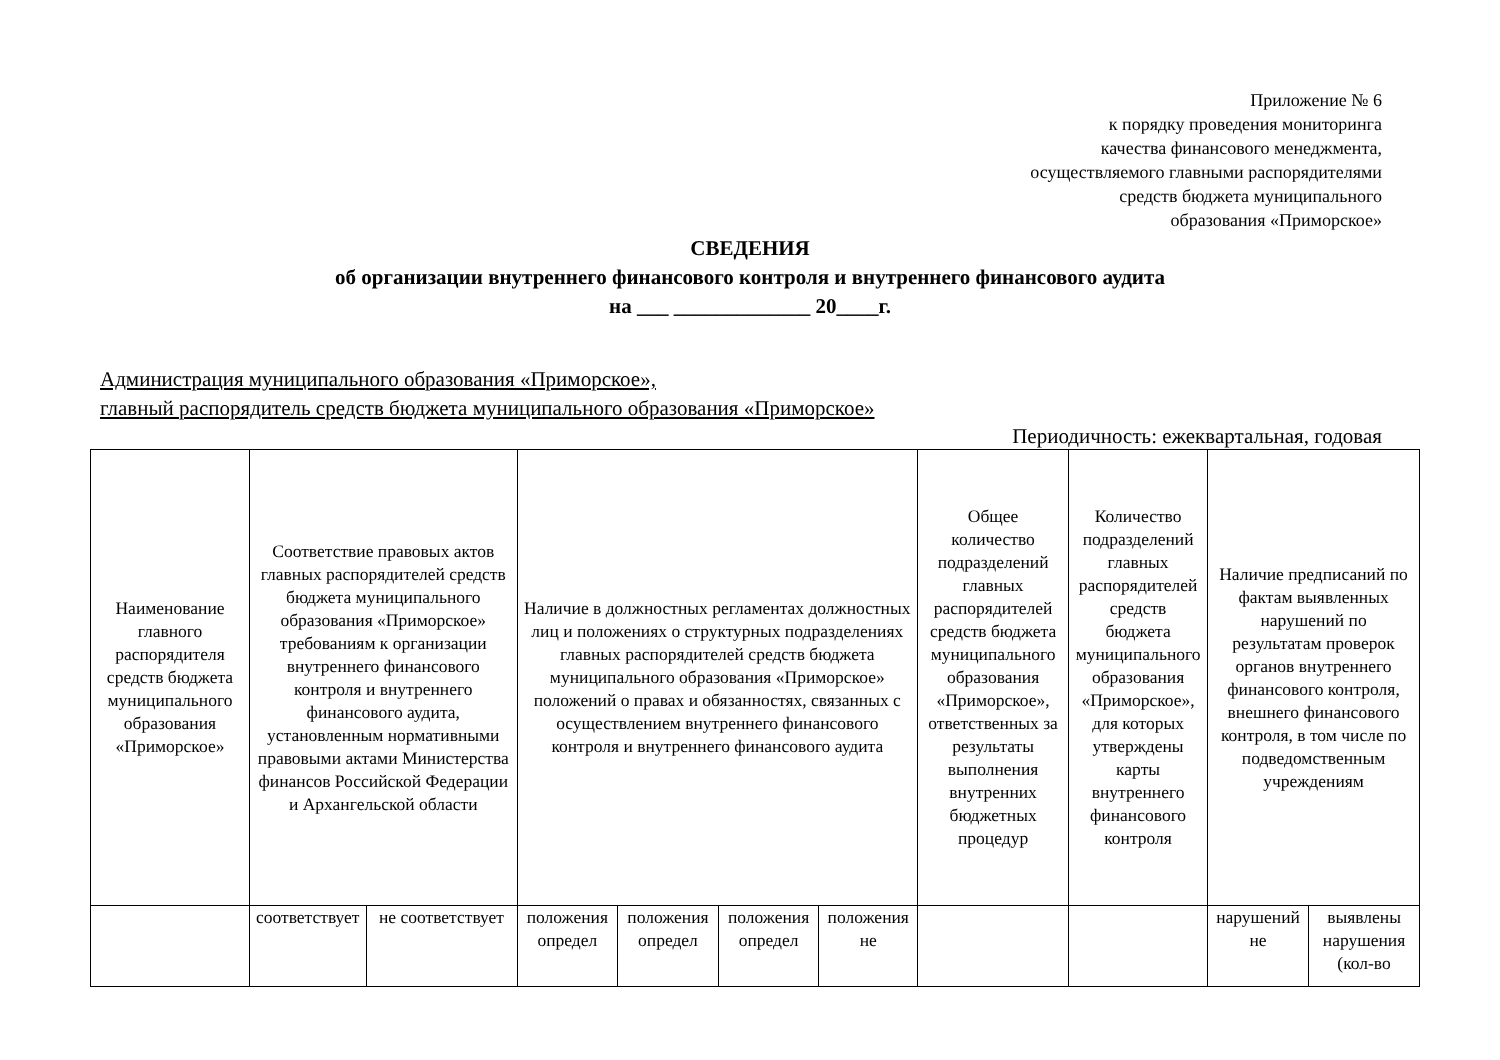Приложение № 6
к порядку проведения мониторинга
качества финансового менеджмента,
осуществляемого главными распорядителями
средств бюджета муниципального
образования «Приморское»
СВЕДЕНИЯ
об организации внутреннего финансового контроля и внутреннего финансового аудита
на ___ _____________ 20____г.
Администрация муниципального образования «Приморское»,
главный распорядитель средств бюджета муниципального образования «Приморское»
Периодичность: ежеквартальная, годовая
| Наименование главного распорядителя средств бюджета муниципального образования «Приморское» | Соответствие правовых актов главных распорядителей средств бюджета муниципального образования «Приморское» требованиям к организации внутреннего финансового контроля и внутреннего финансового аудита, установленным нормативными правовыми актами Министерства финансов Российской Федерации и Архангельской области | | Наличие в должностных регламентах должностных лиц и положениях о структурных подразделениях главных распорядителей средств бюджета муниципального образования «Приморское» положений о правах и обязанностях, связанных с осуществлением внутреннего финансового контроля и внутреннего финансового аудита | | | | Общее количество подразделений главных распорядителей средств бюджета муниципального образования «Приморское», ответственных за результаты выполнения внутренних бюджетных процедур | Количество подразделений главных распорядителей средств бюджета муниципального образования «Приморское», для которых утверждены карты внутреннего финансового контроля | Наличие предписаний по фактам выявленных нарушений по результатам проверок органов внутреннего финансового контроля, внешнего финансового контроля, в том числе по подведомственным учреждениям | |
| | соответствует | не соответствует | положения определ | положения определ | положения определ | положения не | | | нарушений не | выявлены нарушения (кол-во |